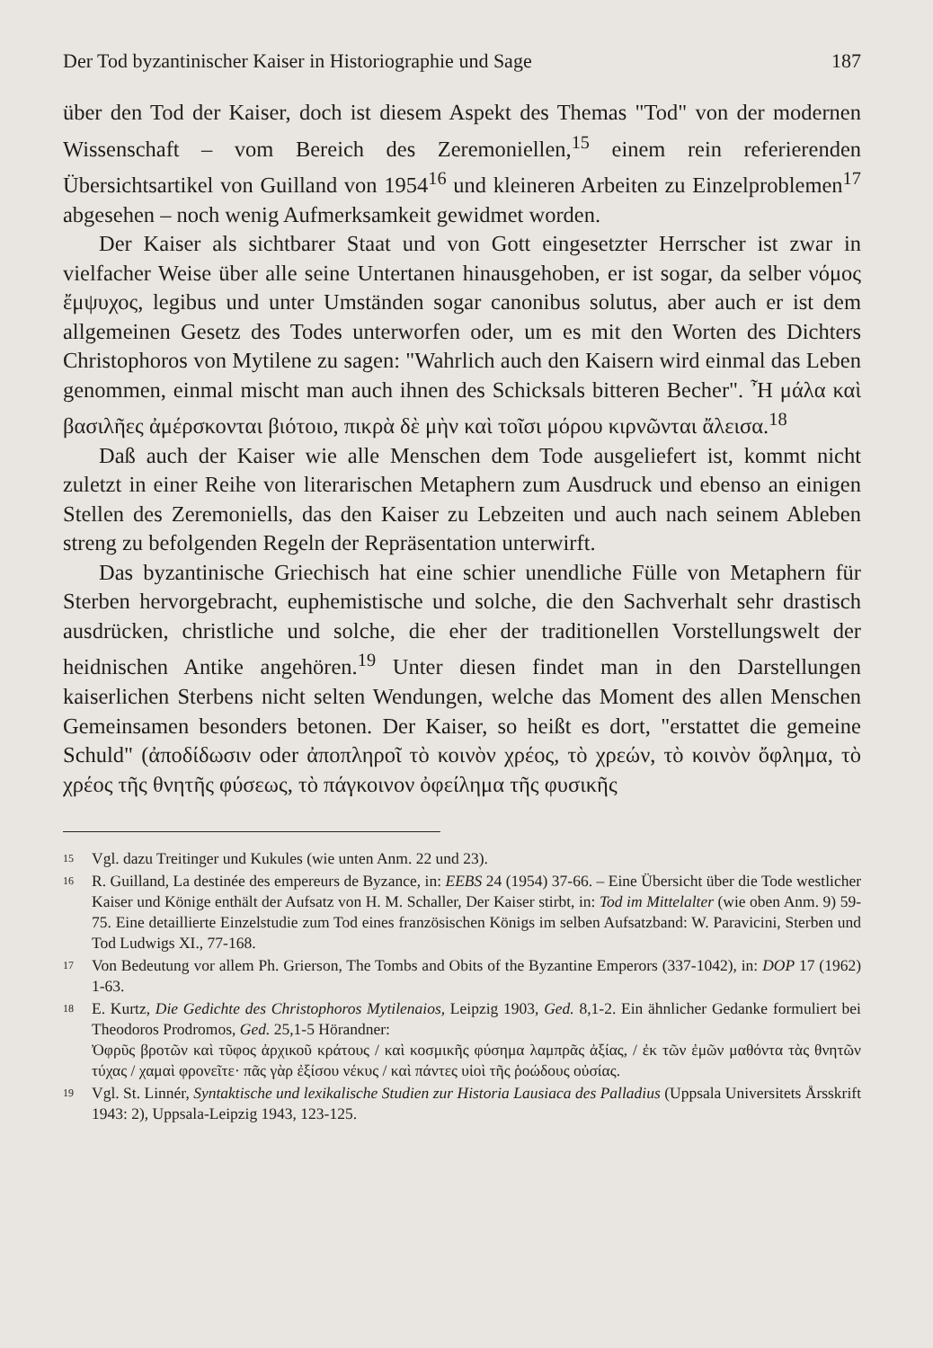Der Tod byzantinischer Kaiser in Historiographie und Sage 187
über den Tod der Kaiser, doch ist diesem Aspekt des Themas "Tod" von der modernen Wissenschaft – vom Bereich des Zeremoniellen,<sup>15</sup> einem rein referierenden Übersichtsartikel von Guilland von 1954<sup>16</sup> und kleineren Arbeiten zu Einzelproblemen<sup>17</sup> abgesehen – noch wenig Aufmerksamkeit gewidmet worden.
Der Kaiser als sichtbarer Staat und von Gott eingesetzter Herrscher ist zwar in vielfacher Weise über alle seine Untertanen hinausgehoben, er ist sogar, da selber νόμος ἔμψυχος, legibus und unter Umständen sogar canonibus solutus, aber auch er ist dem allgemeinen Gesetz des Todes unterworfen oder, um es mit den Worten des Dichters Christophoros von Mytilene zu sagen: "Wahrlich auch den Kaisern wird einmal das Leben genommen, einmal mischt man auch ihnen des Schicksals bitteren Becher". Ἦ μάλα καὶ βασιλῆες ἀμέρσκονται βιότοιο, πικρὰ δὲ μὴν καὶ τοῖσι μόρου κιρνῶνται ἄλεισα.<sup>18</sup>
Daß auch der Kaiser wie alle Menschen dem Tode ausgeliefert ist, kommt nicht zuletzt in einer Reihe von literarischen Metaphern zum Ausdruck und ebenso an einigen Stellen des Zeremoniells, das den Kaiser zu Lebzeiten und auch nach seinem Ableben streng zu befolgenden Regeln der Repräsentation unterwirft.
Das byzantinische Griechisch hat eine schier unendliche Fülle von Metaphern für Sterben hervorgebracht, euphemistische und solche, die den Sachverhalt sehr drastisch ausdrücken, christliche und solche, die eher der traditionellen Vorstellungswelt der heidnischen Antike angehören.<sup>19</sup> Unter diesen findet man in den Darstellungen kaiserlichen Sterbens nicht selten Wendungen, welche das Moment des allen Menschen Gemeinsamen besonders betonen. Der Kaiser, so heißt es dort, "erstattet die gemeine Schuld" (ἀποδίδωσιν oder ἀποπληροῖ τὸ κοινὸν χρέος, τὸ χρεών, τὸ κοινὸν ὄφλημα, τὸ χρέος τῆς θνητῆς φύσεως, τὸ πάγκοινον ὀφείλημα τῆς φυσικῆς
15 Vgl. dazu Treitinger und Kukules (wie unten Anm. 22 und 23).
16 R. Guilland, La destinée des empereurs de Byzance, in: EEBS 24 (1954) 37-66. – Eine Übersicht über die Tode westlicher Kaiser und Könige enthält der Aufsatz von H. M. Schaller, Der Kaiser stirbt, in: Tod im Mittelalter (wie oben Anm. 9) 59-75. Eine detaillierte Einzelstudie zum Tod eines französischen Königs im selben Aufsatzband: W. Paravicini, Sterben und Tod Ludwigs XI., 77-168.
17 Von Bedeutung vor allem Ph. Grierson, The Tombs and Obits of the Byzantine Emperors (337-1042), in: DOP 17 (1962) 1-63.
18 E. Kurtz, Die Gedichte des Christophoros Mytilenaios, Leipzig 1903, Ged. 8,1-2. Ein ähnlicher Gedanke formuliert bei Theodoros Prodromos, Ged. 25,1-5 Hörandner:
Ὀφρῦς βροτῶν καὶ τῦφος ἀρχικοῦ κράτους / καὶ κοσμικῆς φύσημα λαμπρᾶς ἀξίας, / ἐκ τῶν ἐμῶν μαθόντα τὰς θνητῶν τύχας / χαμαὶ φρονεῖτε· πᾶς γὰρ ἐξίσου νέκυς / καὶ πάντες υἱοὶ τῆς ῥοώδους οὐσίας.
19 Vgl. St. Linnér, Syntaktische und lexikalische Studien zur Historia Lausiaca des Palladius (Uppsala Universitets Årsskrift 1943: 2), Uppsala-Leipzig 1943, 123-125.